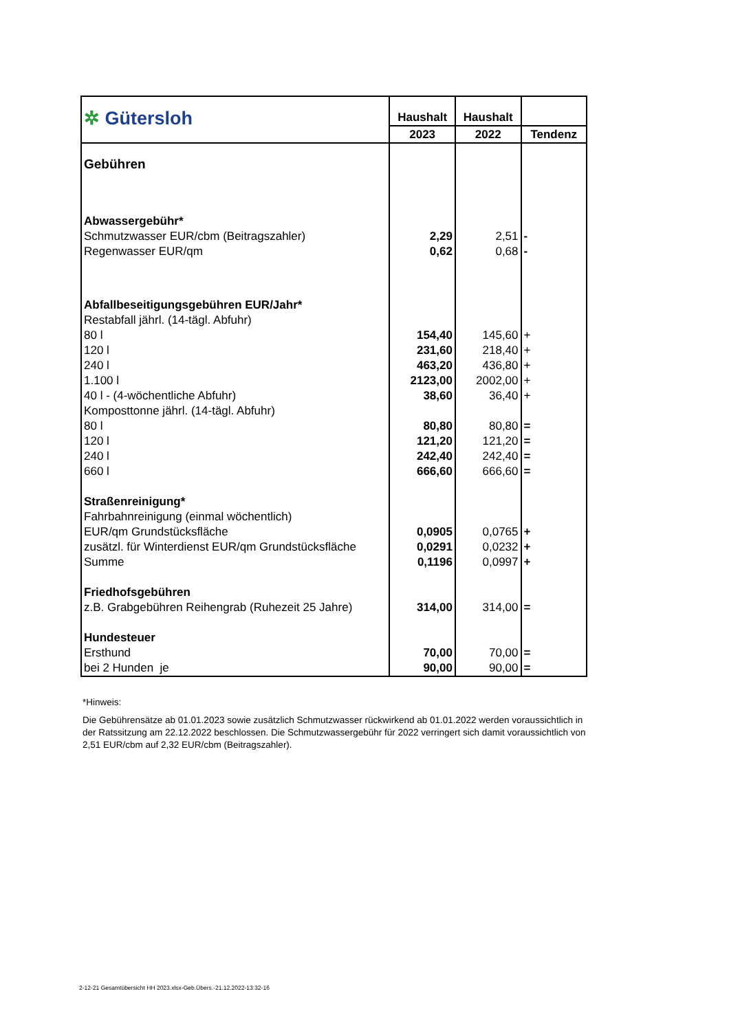| ✲ Gütersloh | Haushalt | Haushalt | |
| | 2023 | 2022 | Tendenz |
| Gebühren | | | |
| Abwassergebühr* | | | |
| Schmutzwasser EUR/cbm (Beitragszahler) | 2,29 | 2,51 | - |
| Regenwasser EUR/qm | 0,62 | 0,68 | - |
| Abfallbeseitigungsgebühren EUR/Jahr* | | | |
| Restabfall jährl. (14-tägl. Abfuhr) | | | |
| 80 l | 154,40 | 145,60 | + |
| 120 l | 231,60 | 218,40 | + |
| 240 l | 463,20 | 436,80 | + |
| 1.100 l | 2123,00 | 2002,00 | + |
| 40 l - (4-wöchentliche Abfuhr) | 38,60 | 36,40 | + |
| Komposttonne jährl. (14-tägl. Abfuhr) | | | |
| 80 l | 80,80 | 80,80 | = |
| 120 l | 121,20 | 121,20 | = |
| 240 l | 242,40 | 242,40 | = |
| 660 l | 666,60 | 666,60 | = |
| Straßenreinigung* | | | |
| Fahrbahnreinigung (einmal wöchentlich) | | | |
| EUR/qm Grundstücksfläche | 0,0905 | 0,0765 | + |
| zusätzl. für Winterdienst EUR/qm Grundstücksfläche | 0,0291 | 0,0232 | + |
| Summe | 0,1196 | 0,0997 | + |
| Friedhofsgebühren | | | |
| z.B. Grabgebühren Reihengrab (Ruhezeit 25 Jahre) | 314,00 | 314,00 | = |
| Hundesteuer | | | |
| Ersthund | 70,00 | 70,00 | = |
| bei 2 Hunden je | 90,00 | 90,00 | = |
*Hinweis:
Die Gebührensätze ab 01.01.2023 sowie zusätzlich Schmutzwasser rückwirkend ab 01.01.2022 werden voraussichtlich in der Ratssitzung am 22.12.2022 beschlossen. Die Schmutzwassergebühr für 2022 verringert sich damit voraussichtlich von 2,51 EUR/cbm auf 2,32 EUR/cbm (Beitragszahler).
2-12-21 Gesamtübersicht HH 2023.xlsx-Geb.Übers.-21.12.2022-13:32-16